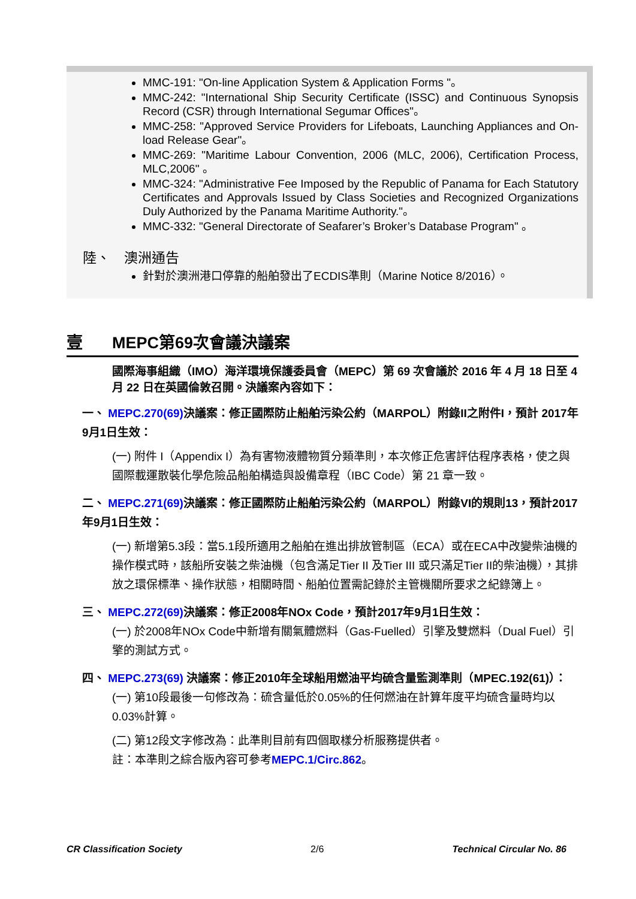MMC-191: "On-line Application System & Application Forms "。
MMC-242: "International Ship Security Certificate (ISSC) and Continuous Synopsis Record (CSR) through International Segumar Offices"。
MMC-258: "Approved Service Providers for Lifeboats, Launching Appliances and On-load Release Gear"。
MMC-269: "Maritime Labour Convention, 2006 (MLC, 2006), Certification Process, MLC,2006" 。
MMC-324: "Administrative Fee Imposed by the Republic of Panama for Each Statutory Certificates and Approvals Issued by Class Societies and Recognized Organizations Duly Authorized by the Panama Maritime Authority."。
MMC-332: "General Directorate of Seafarer’s Broker’s Database Program" 。
陸、　澳洲通告
針對於澳洲港口停靠的船舶發出了ECDIS準則（Marine Notice 8/2016）。
壹 MEPC第69次會議決議案
國際海事組織（IMO）海洋環境保護委員會（MEPC）第 69 次會議於 2016 年 4 月 18 日至 4 月 22 日在英國倫敦召開。決議案內容如下：
一、 MEPC.270(69) 決議案：修正國際防止船舶污染公約（MARPOL）附錄II之附件I，預計 2017年9月1日生效：
(一) 附件 I（Appendix I）為有害物液體物質分類準則，本次修正危害評估程序表格，使之與國際載運散裝化學危險品船舶構造與設備章程（IBC Code）第 21 章一致。
二、 MEPC.271(69) 決議案：修正國際防止船舶污染公約（MARPOL）附錄VI的規則13，預計2017年9月1日生效：
(一) 新增第5.3段：當5.1段所適用之船舶在進出排放管制區（ECA）或在ECA中改變柴油機的操作模式時，該船所安裝之柴油機（包含滿足Tier II 及Tier III 或只滿足Tier II的柴油機），其排放之環保標準、操作狀態，相關時間、船舶位置需記錄於主管機關所要求之紀錄簿上。
三、 MEPC.272(69) 決議案：修正2008年NOx Code，預計2017年9月1日生效：
(一) 於2008年NOx Code中新增有關氣體燃料（Gas-Fuelled）引擎及雙燃料（Dual Fuel）引擎的測試方式。
四、 MEPC.273(69) 決議案：修正2010年全球船用燃油平均硫含量監測準則（MPEC.192(61)）：
(一) 第10段最後一句修改為：硫含量低於0.05%的任何燃油在計算年度平均硫含量時均以0.03%計算。
(二) 第12段文字修改為：此準則目前有四個取樣分析服務提供者。
註：本準則之綜合版內容可參考MEPC.1/Circ.862。
CR Classification Society 2/6 Technical Circular No. 86